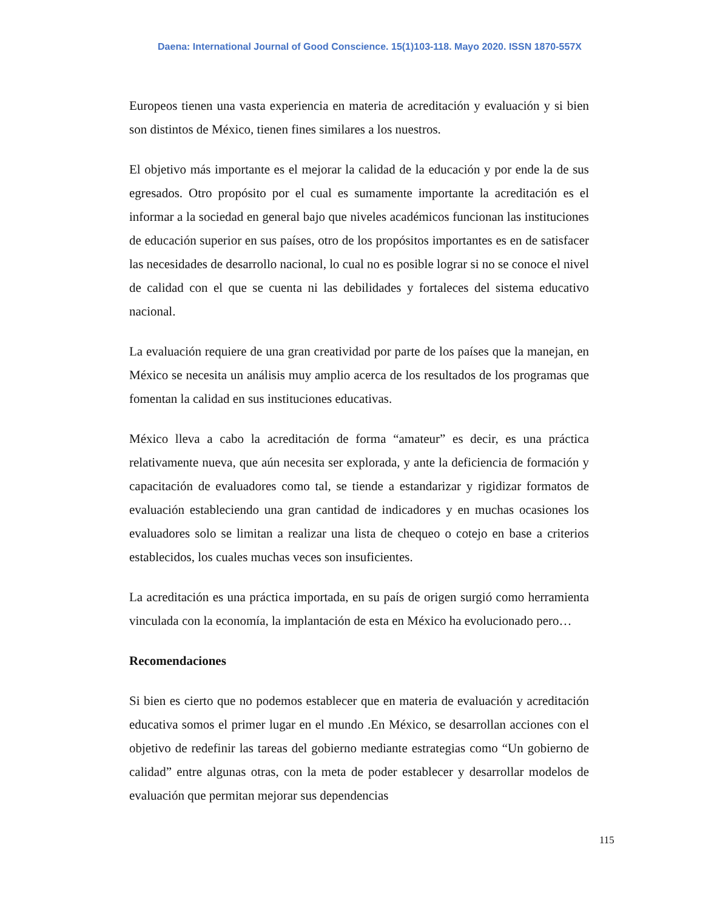Daena: International Journal of Good Conscience. 15(1)103-118. Mayo 2020. ISSN 1870-557X
Europeos tienen una vasta experiencia en materia de acreditación y evaluación y si bien son distintos de México, tienen fines similares a los nuestros.
El objetivo más importante es el mejorar la calidad de la educación y por ende la de sus egresados. Otro propósito por el cual es sumamente importante la acreditación es el informar a la sociedad en general bajo que niveles académicos funcionan las instituciones de educación superior en sus países, otro de los propósitos importantes es en de satisfacer las necesidades de desarrollo nacional, lo cual no es posible lograr si no se conoce el nivel de calidad con el que se cuenta ni las debilidades y fortaleces del sistema educativo nacional.
La evaluación requiere de una gran creatividad por parte de los países que la manejan, en México se necesita un análisis muy amplio acerca de los resultados de los programas que fomentan la calidad en sus instituciones educativas.
México lleva a cabo la acreditación de forma “amateur” es decir, es una práctica relativamente nueva, que aún necesita ser explorada, y ante la deficiencia de formación y capacitación de evaluadores como tal, se tiende a estandarizar y rigidizar formatos de evaluación estableciendo una gran cantidad de indicadores y en muchas ocasiones los evaluadores solo se limitan a realizar una lista de chequeo o cotejo en base a criterios establecidos, los cuales muchas veces son insuficientes.
La acreditación es una práctica importada, en su país de origen surgió como herramienta vinculada con la economía, la implantación de esta en México ha evolucionado pero…
Recomendaciones
Si bien es cierto que no podemos establecer que en materia de evaluación y acreditación educativa somos el primer lugar en el mundo .En México, se desarrollan acciones con el objetivo de redefinir las tareas del gobierno mediante estrategias como “Un gobierno de calidad” entre algunas otras, con la meta de poder establecer y desarrollar modelos de evaluación que permitan mejorar sus dependencias
115